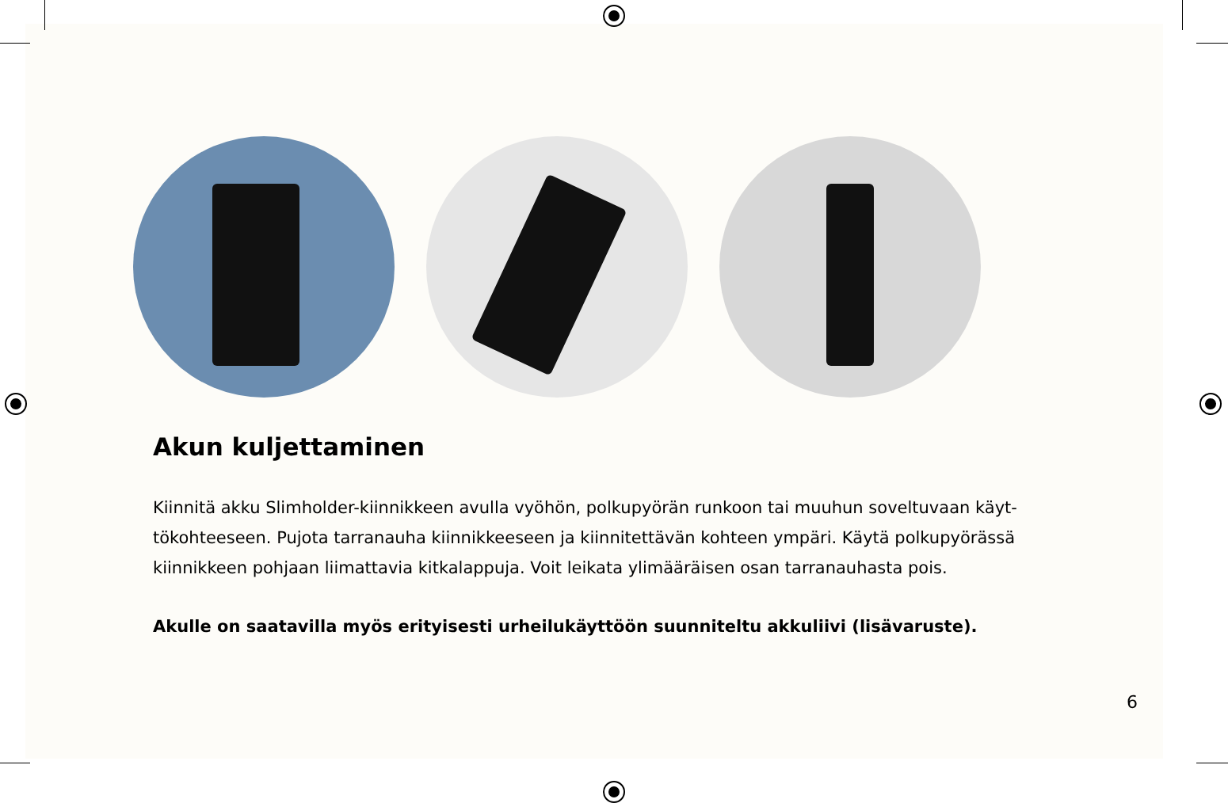Akun kuljettaminen
Kiinnitä akku Slimholder-kiinnikkeen avulla vyöhön, polkupyörän runkoon tai muuhun soveltuvaan käyt­tökohteeseen. Pujota tarranauha kiinnikkeeseen ja kiinnitettävän kohteen ympäri. Käytä polkupyörässä kiinnikkeen pohjaan liimattavia kitkalappuja. Voit leikata ylimääräisen osan tarranauhasta pois.
Akulle on saatavilla myös erityisesti urheilukäyttöön suunniteltu akkuliivi (lisävaruste).
6